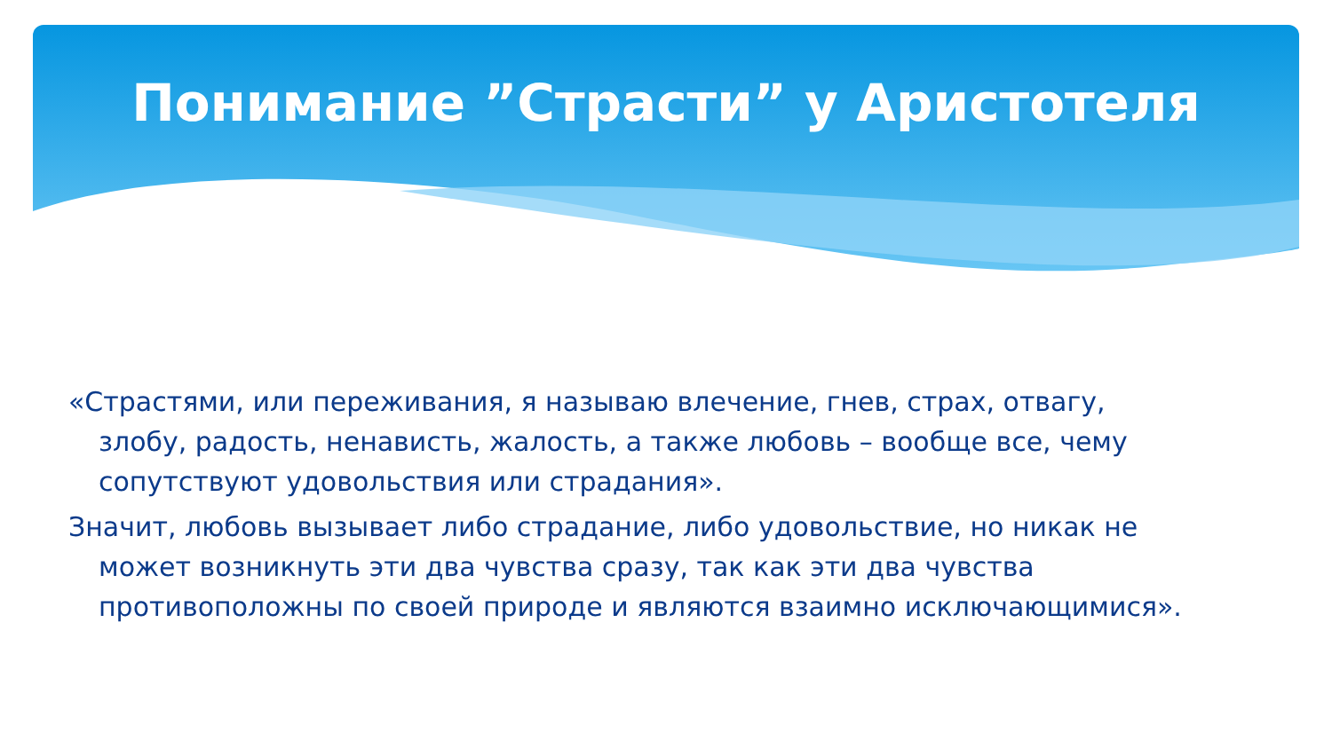Понимание ”Страсти” у Аристотеля
«Страстями, или переживания, я называю влечение, гнев, страх, отвагу, злобу, радость, ненависть, жалость, а также любовь – вообще все, чему сопутствуют удовольствия или страдания».
Значит, любовь вызывает либо страдание, либо удовольствие, но никак не может возникнуть эти два чувства сразу, так как эти два чувства противоположны по своей природе и являются взаимно исключающимися».